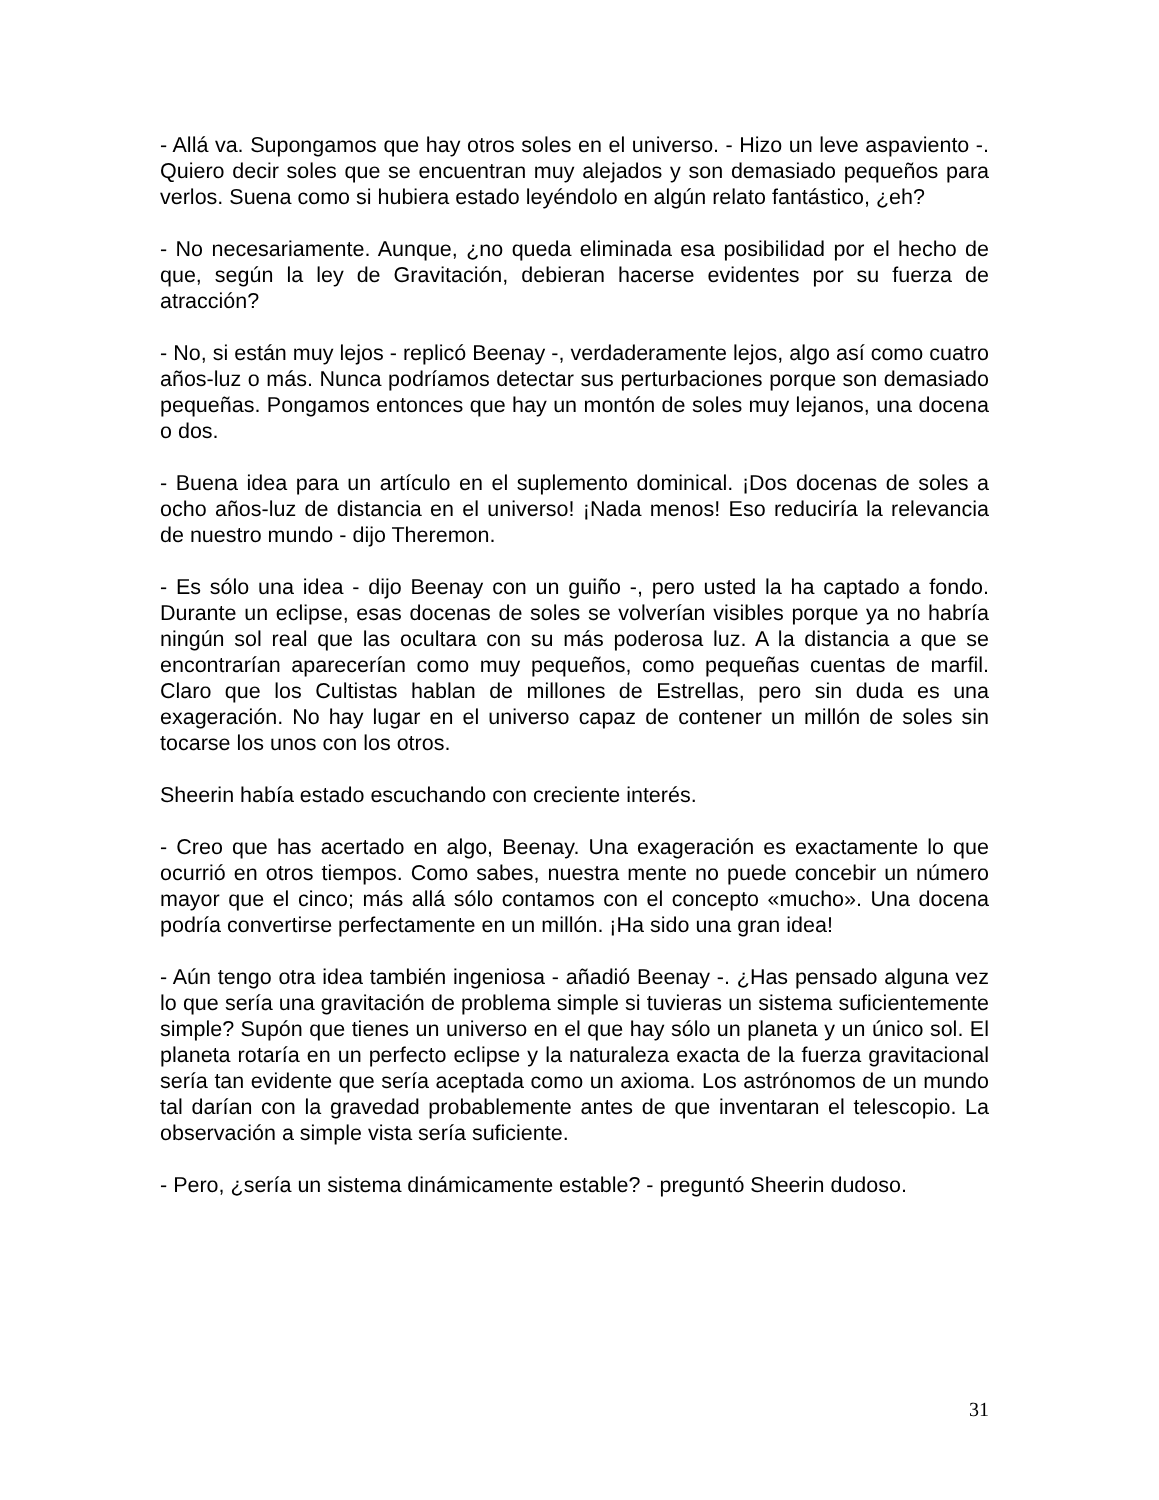- Allá va. Supongamos que hay otros soles en el universo. - Hizo un leve aspaviento -. Quiero decir soles que se encuentran muy alejados y son demasiado pequeños para verlos. Suena como si hubiera estado leyéndolo en algún relato fantástico, ¿eh?
- No necesariamente. Aunque, ¿no queda eliminada esa posibilidad por el hecho de que, según la ley de Gravitación, debieran hacerse evidentes por su fuerza de atracción?
- No, si están muy lejos - replicó Beenay -, verdaderamente lejos, algo así como cuatro años-luz o más. Nunca podríamos detectar sus perturbaciones porque son demasiado pequeñas. Pongamos entonces que hay un montón de soles muy lejanos, una docena o dos.
- Buena idea para un artículo en el suplemento dominical. ¡Dos docenas de soles a ocho años-luz de distancia en el universo! ¡Nada menos! Eso reduciría la relevancia de nuestro mundo - dijo Theremon.
- Es sólo una idea - dijo Beenay con un guiño -, pero usted la ha captado a fondo. Durante un eclipse, esas docenas de soles se volverían visibles porque ya no habría ningún sol real que las ocultara con su más poderosa luz. A la distancia a que se encontrarían aparecerían como muy pequeños, como pequeñas cuentas de marfil. Claro que los Cultistas hablan de millones de Estrellas, pero sin duda es una exageración. No hay lugar en el universo capaz de contener un millón de soles sin tocarse los unos con los otros.
Sheerin había estado escuchando con creciente interés.
- Creo que has acertado en algo, Beenay. Una exageración es exactamente lo que ocurrió en otros tiempos. Como sabes, nuestra mente no puede concebir un número mayor que el cinco; más allá sólo contamos con el concepto «mucho». Una docena podría convertirse perfectamente en un millón. ¡Ha sido una gran idea!
- Aún tengo otra idea también ingeniosa - añadió Beenay -. ¿Has pensado alguna vez lo que sería una gravitación de problema simple si tuvieras un sistema suficientemente simple? Supón que tienes un universo en el que hay sólo un planeta y un único sol. El planeta rotaría en un perfecto eclipse y la naturaleza exacta de la fuerza gravitacional sería tan evidente que sería aceptada como un axioma. Los astrónomos de un mundo tal darían con la gravedad probablemente antes de que inventaran el telescopio. La observación a simple vista sería suficiente.
- Pero, ¿sería un sistema dinámicamente estable? - preguntó Sheerin dudoso.
31